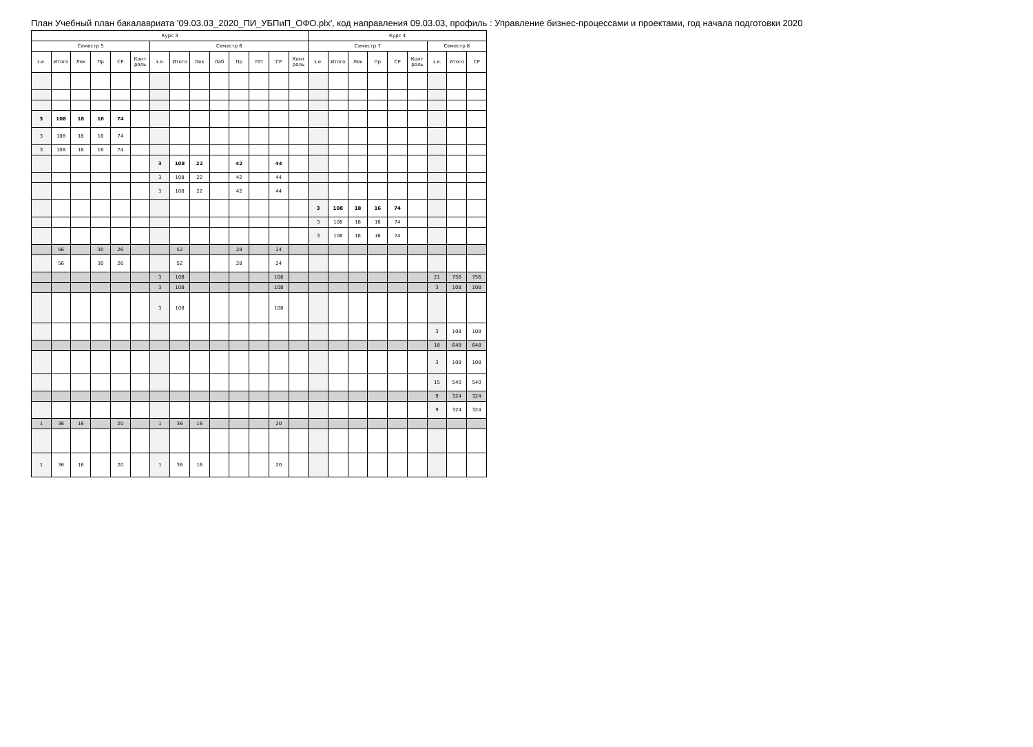План Учебный план бакалавриата '09.03.03_2020_ПИ_УБПиП_ОФО.plx', код направления 09.03.03, профиль : Управление бизнес-процессами и проектами, год начала подготовки 2020
| Курс 3 | | | | | | | | | | | | | | Курс 4 | | | | | | | | |
| --- | --- | --- | --- | --- | --- | --- | --- | --- | --- | --- | --- | --- | --- | --- | --- | --- | --- | --- | --- | --- | --- | --- |
| Семестр 5 | | | | | | Семестр 6 | | | | | | | | Семестр 7 | | | | | | Семестр 8 | | |
| з.е. | Итого | Лек | Пр | СР | Конт роль | з.е. | Итого | Лек | Лаб | Пр | ПП | СР | Конт роль | з.е. | Итого | Лек | Пр | СР | Конт роль | з.е. | Итого | СР |
| 3 | 108 | 18 | 16 | 74 | | | | | | | | | | | | | | | | | | |
| 3 | 108 | 18 | 16 | 74 | | | | | | | | | | | | | | | | | | |
| 3 | 108 | 18 | 16 | 74 | | | | | | | | | | | | | | | | | | |
| | | | | | | 3 | 108 | 22 | | 42 | | 44 | | | | | | | | | | |
| | | | | | | 3 | 108 | 22 | | 42 | | 44 | | | | | | | | | | |
| | | | | | | 3 | 108 | 22 | | 42 | | 44 | | | | | | | | | | |
| | | | | | | | | | | | | | | 3 | 108 | 18 | 16 | 74 | | | | |
| | | | | | | | | | | | | | | 3 | 108 | 18 | 16 | 74 | | | | |
| | | | | | | | | | | | | | | 3 | 108 | 18 | 16 | 74 | | | | |
| | 56 | | 30 | 26 | | | 52 | | | 28 | | 24 | | | | | | | | | | |
| | 56 | | 30 | 26 | | | 52 | | | 28 | | 24 | | | | | | | | | | |
| | | | | | | 3 | 108 | | | | | 108 | | | | | | | | 21 | 756 | 756 |
| | | | | | | 3 | 108 | | | | | 108 | | | | | | | | 3 | 108 | 108 |
| | | | | | | 3 | 108 | | | | | 108 | | | | | | | | | | |
| | | | | | | | | | | | | | | | | | | | | 3 | 108 | 108 |
| | | | | | | | | | | | | | | | | | | | | 18 | 648 | 648 |
| | | | | | | | | | | | | | | | | | | | | 3 | 108 | 108 |
| | | | | | | | | | | | | | | | | | | | | 15 | 540 | 540 |
| | | | | | | | | | | | | | | | | | | | | 9 | 324 | 324 |
| | | | | | | | | | | | | | | | | | | | | 9 | 324 | 324 |
| 1 | 36 | 16 | | 20 | | 1 | 36 | 16 | | | | 20 | | | | | | | | | | |
| 1 | 36 | 16 | | 20 | | 1 | 36 | 16 | | | | 20 | | | | | | | | | | |